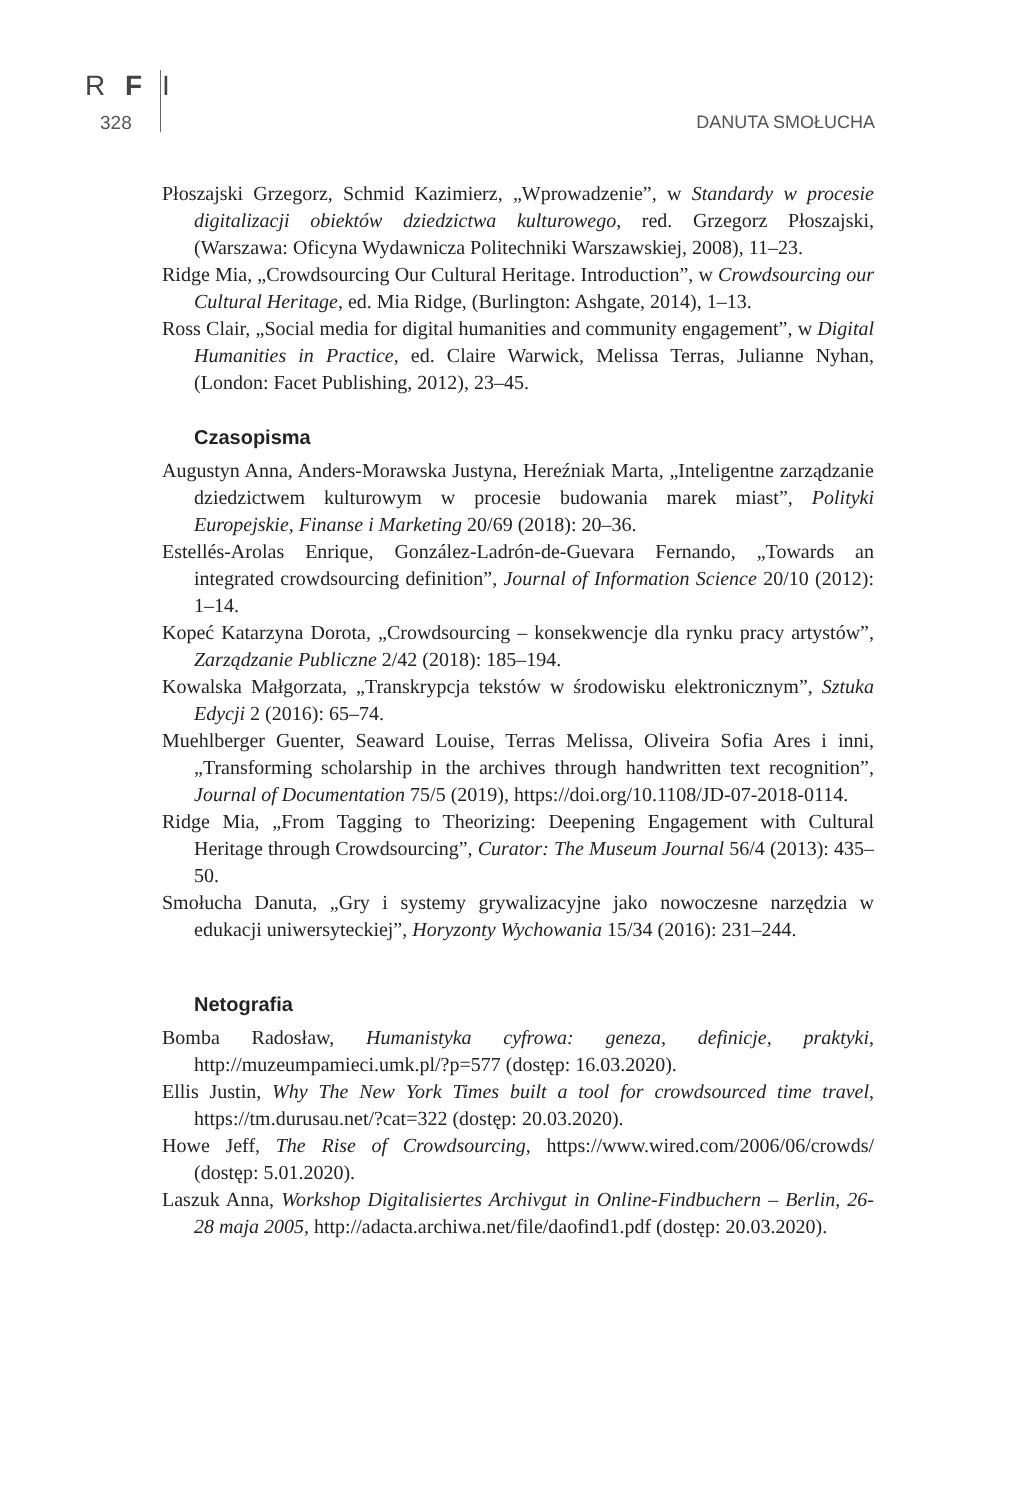R F I
328 DANUTA SMOŁUCHA
Płoszajski Grzegorz, Schmid Kazimierz, „Wprowadzenie”, w Standardy w procesie digitalizacji obiektów dziedzictwa kulturowego, red. Grzegorz Płoszajski, (Warszawa: Oficyna Wydawnicza Politechniki Warszawskiej, 2008), 11–23.
Ridge Mia, „Crowdsourcing Our Cultural Heritage. Introduction”, w Crowdsourcing our Cultural Heritage, ed. Mia Ridge, (Burlington: Ashgate, 2014), 1–13.
Ross Clair, „Social media for digital humanities and community engagement”, w Digital Humanities in Practice, ed. Claire Warwick, Melissa Terras, Julianne Nyhan, (London: Facet Publishing, 2012), 23–45.
Czasopisma
Augustyn Anna, Anders-Morawska Justyna, Hereźniak Marta, „Inteligentne zarządzanie dziedzictwem kulturowym w procesie budowania marek miast”, Polityki Europejskie, Finanse i Marketing 20/69 (2018): 20–36.
Estellés-Arolas Enrique, González-Ladrón-de-Guevara Fernando, „Towards an integrated crowdsourcing definition”, Journal of Information Science 20/10 (2012): 1–14.
Kopeć Katarzyna Dorota, „Crowdsourcing – konsekwencje dla rynku pracy artystów”, Zarządzanie Publiczne 2/42 (2018): 185–194.
Kowalska Małgorzata, „Transkrypcja tekstów w środowisku elektronicznym”, Sztuka Edycji 2 (2016): 65–74.
Muehlberger Guenter, Seaward Louise, Terras Melissa, Oliveira Sofia Ares i inni, „Transforming scholarship in the archives through handwritten text recognition”, Journal of Documentation 75/5 (2019), https://doi.org/10.1108/JD-07-2018-0114.
Ridge Mia, „From Tagging to Theorizing: Deepening Engagement with Cultural Heritage through Crowdsourcing”, Curator: The Museum Journal 56/4 (2013): 435–50.
Smołucha Danuta, „Gry i systemy grywalizacyjne jako nowoczesne narzędzia w edukacji uniwersyteckiej”, Horyzonty Wychowania 15/34 (2016): 231–244.
Netografia
Bomba Radosław, Humanistyka cyfrowa: geneza, definicje, praktyki, http://muzeumpamieci.umk.pl/?p=577 (dostęp: 16.03.2020).
Ellis Justin, Why The New York Times built a tool for crowdsourced time travel, https://tm.durusau.net/?cat=322 (dostęp: 20.03.2020).
Howe Jeff, The Rise of Crowdsourcing, https://www.wired.com/2006/06/crowds/ (dostęp: 5.01.2020).
Laszuk Anna, Workshop Digitalisiertes Archivgut in Online-Findbuchern – Berlin, 26-28 maja 2005, http://adacta.archiwa.net/file/daofind1.pdf (dostęp: 20.03.2020).